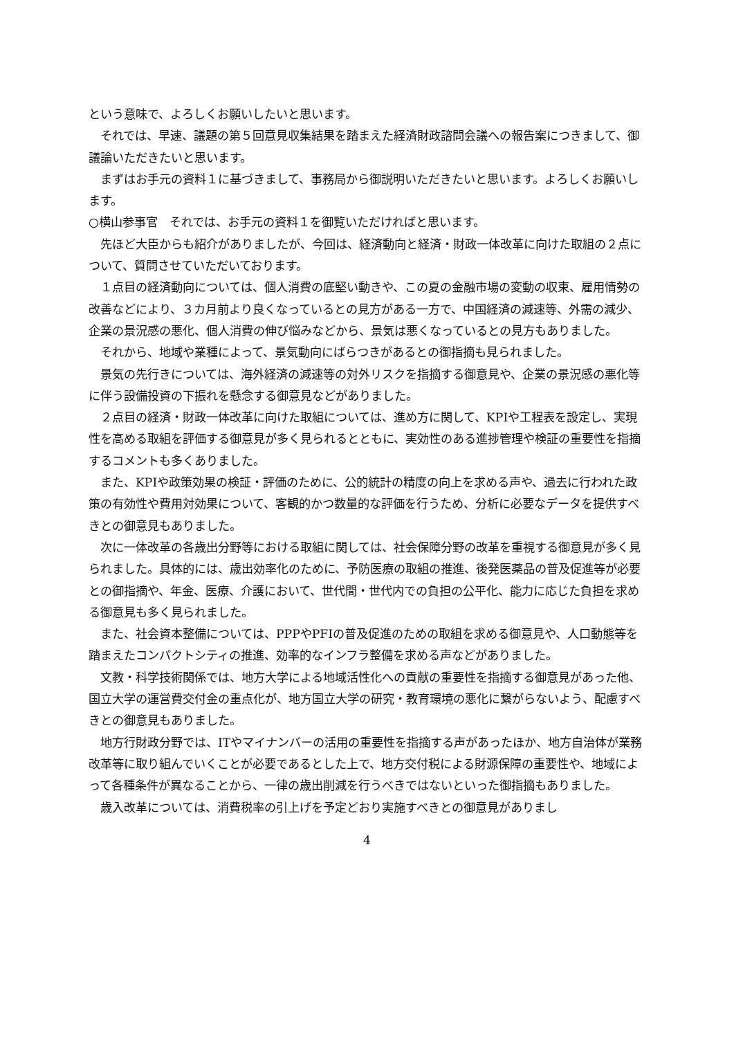という意味で、よろしくお願いしたいと思います。
　それでは、早速、議題の第５回意見収集結果を踏まえた経済財政諮問会議への報告案につきまして、御議論いただきたいと思います。
　まずはお手元の資料１に基づきまして、事務局から御説明いただきたいと思います。よろしくお願いします。
○横山参事官　それでは、お手元の資料１を御覧いただければと思います。
　先ほど大臣からも紹介がありましたが、今回は、経済動向と経済・財政一体改革に向けた取組の２点について、質問させていただいております。
　１点目の経済動向については、個人消費の底堅い動きや、この夏の金融市場の変動の収束、雇用情勢の改善などにより、３カ月前より良くなっているとの見方がある一方で、中国経済の減速等、外需の減少、企業の景況感の悪化、個人消費の伸び悩みなどから、景気は悪くなっているとの見方もありました。
　それから、地域や業種によって、景気動向にばらつきがあるとの御指摘も見られました。
　景気の先行きについては、海外経済の減速等の対外リスクを指摘する御意見や、企業の景況感の悪化等に伴う設備投資の下振れを懸念する御意見などがありました。
　２点目の経済・財政一体改革に向けた取組については、進め方に関して、KPIや工程表を設定し、実現性を高める取組を評価する御意見が多く見られるとともに、実効性のある進捗管理や検証の重要性を指摘するコメントも多くありました。
　また、KPIや政策効果の検証・評価のために、公的統計の精度の向上を求める声や、過去に行われた政策の有効性や費用対効果について、客観的かつ数量的な評価を行うため、分析に必要なデータを提供すべきとの御意見もありました。
　次に一体改革の各歳出分野等における取組に関しては、社会保障分野の改革を重視する御意見が多く見られました。具体的には、歳出効率化のために、予防医療の取組の推進、後発医薬品の普及促進等が必要との御指摘や、年金、医療、介護において、世代間・世代内での負担の公平化、能力に応じた負担を求める御意見も多く見られました。
　また、社会資本整備については、PPPやPFIの普及促進のための取組を求める御意見や、人口動態等を踏まえたコンパクトシティの推進、効率的なインフラ整備を求める声などがありました。
　文教・科学技術関係では、地方大学による地域活性化への貢献の重要性を指摘する御意見があった他、国立大学の運営費交付金の重点化が、地方国立大学の研究・教育環境の悪化に繋がらないよう、配慮すべきとの御意見もありました。
　地方行財政分野では、ITやマイナンバーの活用の重要性を指摘する声があったほか、地方自治体が業務改革等に取り組んでいくことが必要であるとした上で、地方交付税による財源保障の重要性や、地域によって各種条件が異なることから、一律の歳出削減を行うべきではないといった御指摘もありました。
　歳入改革については、消費税率の引上げを予定どおり実施すべきとの御意見がありまし
4